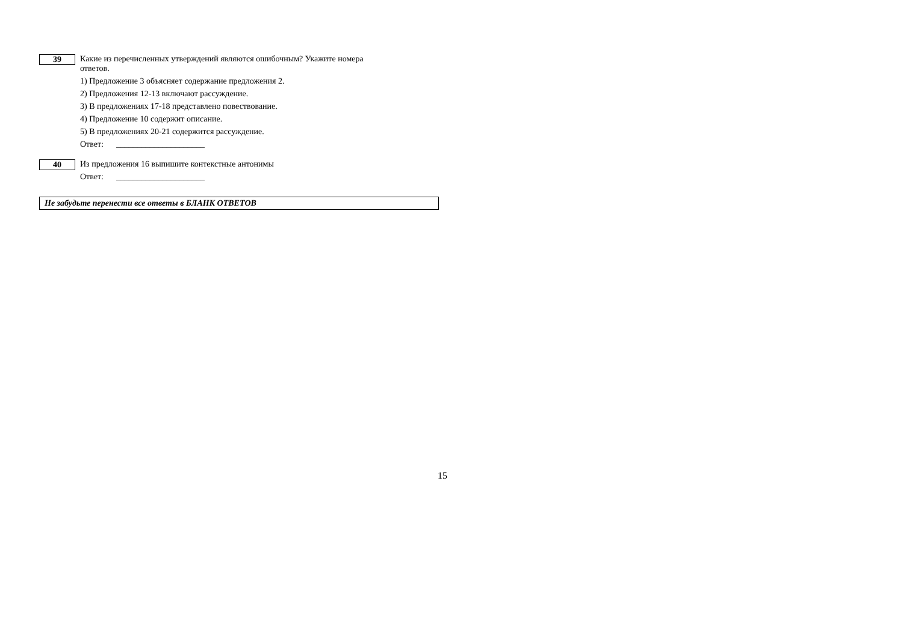39
Какие из перечисленных утверждений являются ошибочным? Укажите номера
ответов.
1) Предложение 3 объясняет содержание предложения 2.
2) Предложения 12-13 включают рассуждение.
3) В предложениях 17-18 представлено повествование.
4) Предложение 10 содержит описание.
5) В предложениях 20-21 содержится рассуждение.
Ответ: _____________________
40
Из предложения 16 выпишите контекстные антонимы
Ответ: _____________________
Не забудьте перенести все ответы в БЛАНК ОТВЕТОВ
15